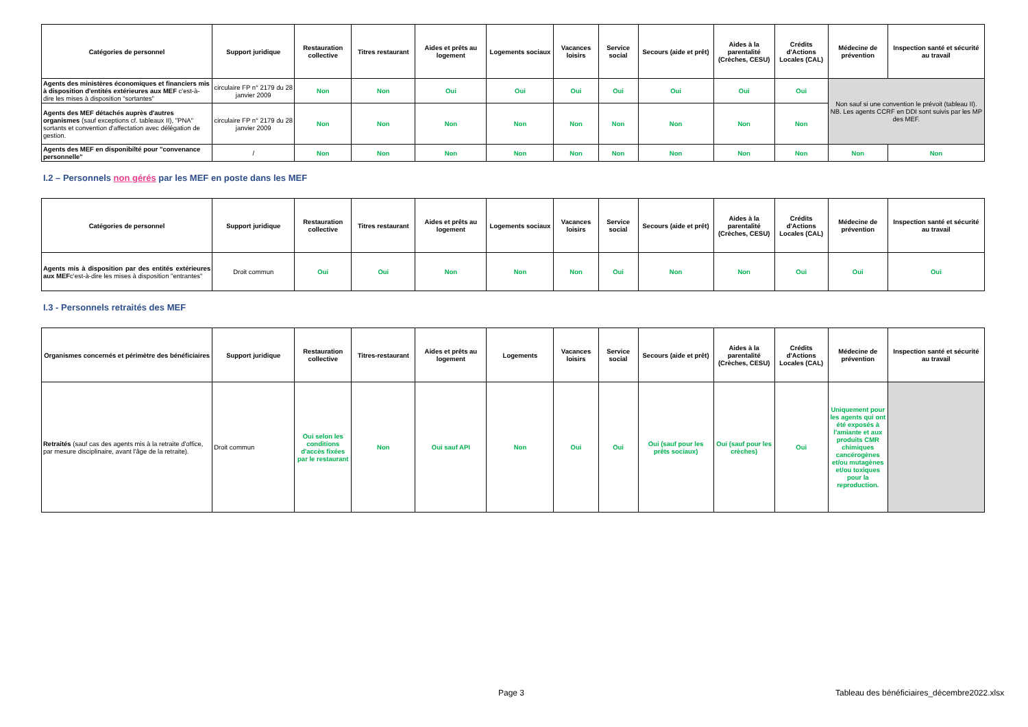| Catégories de personnel | Support juridique | Restauration collective | Titres restaurant | Aides et prêts au logement | Logements sociaux | Vacances loisirs | Service social | Secours (aide et prêt) | Aides à la parentalité (Crèches, CESU) | Crédits d'Actions Locales (CAL) | Médecine de prévention | Inspection santé et sécurité au travail |
| --- | --- | --- | --- | --- | --- | --- | --- | --- | --- | --- | --- | --- |
| Agents des ministères économiques et financiers mis à disposition d'entités extérieures aux MEF c'est-à-dire les mises à disposition "sortantes" | circulaire FP n° 2179 du 28 janvier 2009 | Non | Non | Oui | Oui | Oui | Oui | Oui | Oui | Oui | Non sauf si une convention le prévoit (tableau II). NB. Les agents CCRF en DDI sont suivis par les MP des MEF. | |
| Agents des MEF détachés auprès d'autres organismes (sauf exceptions cf. tableaux II), "PNA" sortants et convention d'affectation avec délégation de gestion. | circulaire FP n° 2179 du 28 janvier 2009 | Non | Non | Non | Non | Non | Non | Non | Non | Non | | |
| Agents des MEF en disponibilté pour "convenance personnelle" | / | Non | Non | Non | Non | Non | Non | Non | Non | Non | Non | Non |
I.2 – Personnels non gérés par les MEF en poste dans les MEF
| Catégories de personnel | Support juridique | Restauration collective | Titres restaurant | Aides et prêts au logement | Logements sociaux | Vacances loisirs | Service social | Secours (aide et prêt) | Aides à la parentalité (Crèches, CESU) | Crédits d'Actions Locales (CAL) | Médecine de prévention | Inspection santé et sécurité au travail |
| --- | --- | --- | --- | --- | --- | --- | --- | --- | --- | --- | --- | --- |
| Agents mis à disposition par des entités extérieures aux MEF c'est-à-dire les mises à disposition "entrantes" | Droit commun | Oui | Oui | Non | Non | Non | Oui | Non | Non | Oui | Oui | Oui |
I.3 - Personnels retraités des MEF
| Organismes concernés et périmètre des bénéficiaires | Support juridique | Restauration collective | Titres-restaurant | Aides et prêts au logement | Logements | Vacances loisirs | Service social | Secours (aide et prêt) | Aides à la parentalité (Crèches, CESU) | Crédits d'Actions Locales (CAL) | Médecine de prévention | Inspection santé et sécurité au travail |
| --- | --- | --- | --- | --- | --- | --- | --- | --- | --- | --- | --- | --- |
| Retraités (sauf cas des agents mis à la retraite d'office, par mesure disciplinaire, avant l'âge de la retraite). | Droit commun | Oui selon les conditions d'accès fixées par le restaurant | Non | Oui sauf API | Non | Oui | Oui | Oui (sauf pour les prêts sociaux) | Oui (sauf pour les crèches) | Oui | Uniquement pour les agents qui ont été exposés à l'amiante et aux produits CMR chimiques cancérogènes et/ou mutagènes et/ou toxiques pour la reproduction. | |
Page 3
Tableau des bénéficiaires_décembre2022.xlsx